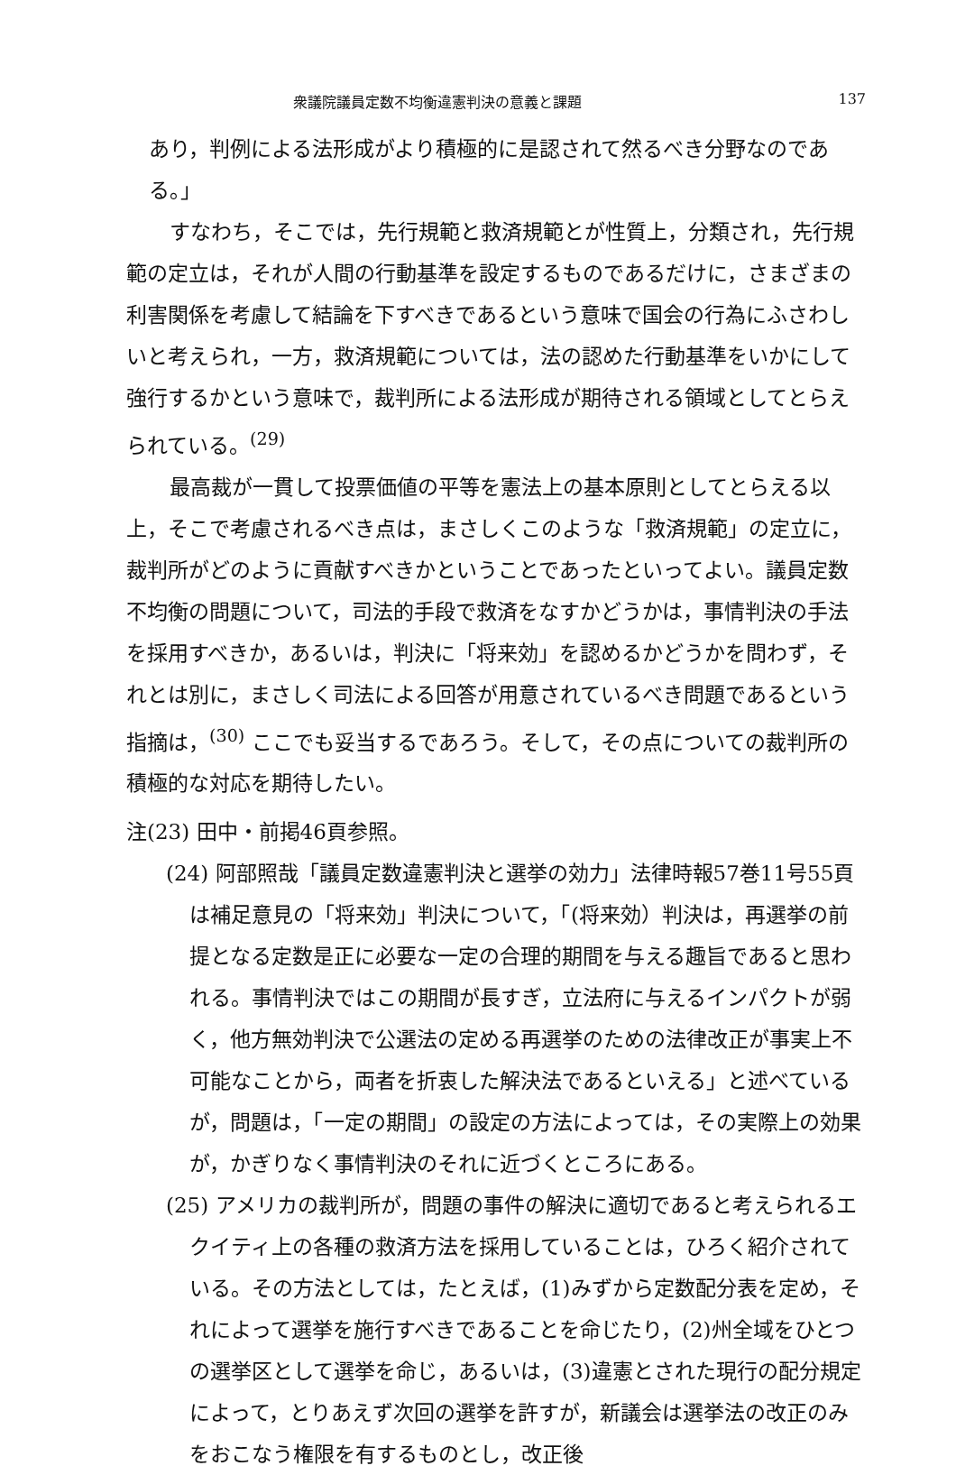衆議院議員定数不均衡違憲判決の意義と課題 137
あり，判例による法形成がより積極的に是認されて然るべき分野なのである。」
すなわち，そこでは，先行規範と救済規範とが性質上，分類され，先行規範の定立は，それが人間の行動基準を設定するものであるだけに，さまざまの利害関係を考慮して結論を下すべきであるという意味で国会の行為にふさわしいと考えられ，一方，救済規範については，法の認めた行動基準をいかにして強行するかという意味で，裁判所による法形成が期待される領域としてとらえられている。<sup>(29)</sup>
最高裁が一貫して投票価値の平等を憲法上の基本原則としてとらえる以上，そこで考慮されるべき点は，まさしくこのような「救済規範」の定立に，裁判所がどのように貢献すべきかということであったといってよい。議員定数不均衡の問題について，司法的手段で救済をなすかどうかは，事情判決の手法を採用すべきか，あるいは，判決に「将来効」を認めるかどうかを問わず，それとは別に，まさしく司法による回答が用意されているべき問題であるという指摘は，<sup>(30)</sup> ここでも妥当するであろう。そして，その点についての裁判所の積極的な対応を期待したい。
注(23) 田中・前掲46頁参照。
(24) 阿部照哉「議員定数違憲判決と選挙の効力」法律時報57巻11号55頁は補足意見の「将来効」判決について，「(将来効）判決は，再選挙の前提となる定数是正に必要な一定の合理的期間を与える趣旨であると思われる。事情判決ではこの期間が長すぎ，立法府に与えるインパクトが弱く，他方無効判決で公選法の定める再選挙のための法律改正が事実上不可能なことから，両者を折衷した解決法であるといえる」と述べているが，問題は，「一定の期間」の設定の方法によっては，その実際上の効果が，かぎりなく事情判決のそれに近づくところにある。
(25) アメリカの裁判所が，問題の事件の解決に適切であると考えられるエクイティ上の各種の救済方法を採用していることは，ひろく紹介されている。その方法としては，たとえば，(1)みずから定数配分表を定め，それによって選挙を施行すべきであることを命じたり，(2)州全域をひとつの選挙区として選挙を命じ，あるいは，(3)違憲とされた現行の配分規定によって，とりあえず次回の選挙を許すが，新議会は選挙法の改正のみをおこなう権限を有するものとし，改正後